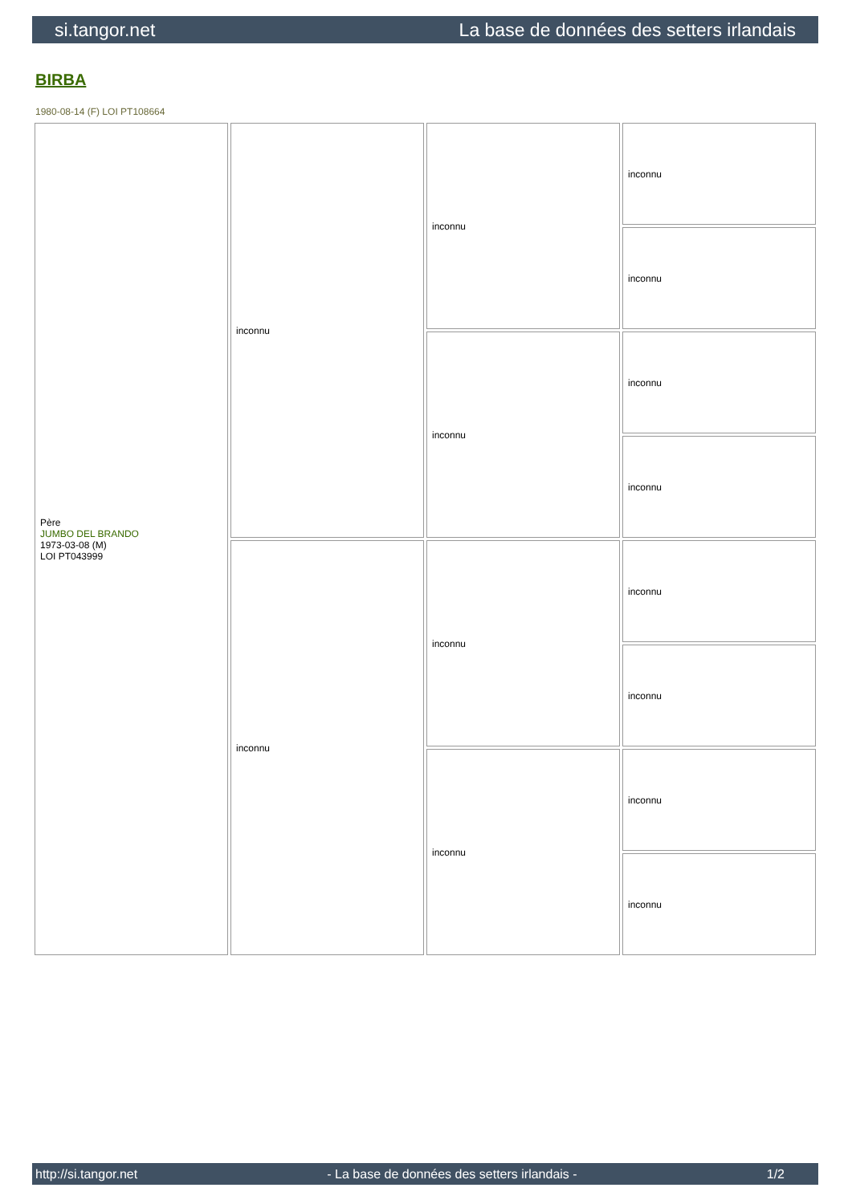si.tangor.net La base de données des setters irlandais
BIRBA
1980-08-14 (F) LOI PT108664
| Père JUMBO DEL BRANDO 1973-03-08 (M) LOI PT043999 | inconnu | inconnu | inconnu |
| | | | inconnu |
| | | inconnu | inconnu |
| | | | inconnu |
| | inconnu | inconnu | inconnu |
| | | | inconnu |
| | | inconnu | inconnu |
| | | | inconnu |
http://si.tangor.net - La base de données des setters irlandais - 1/2